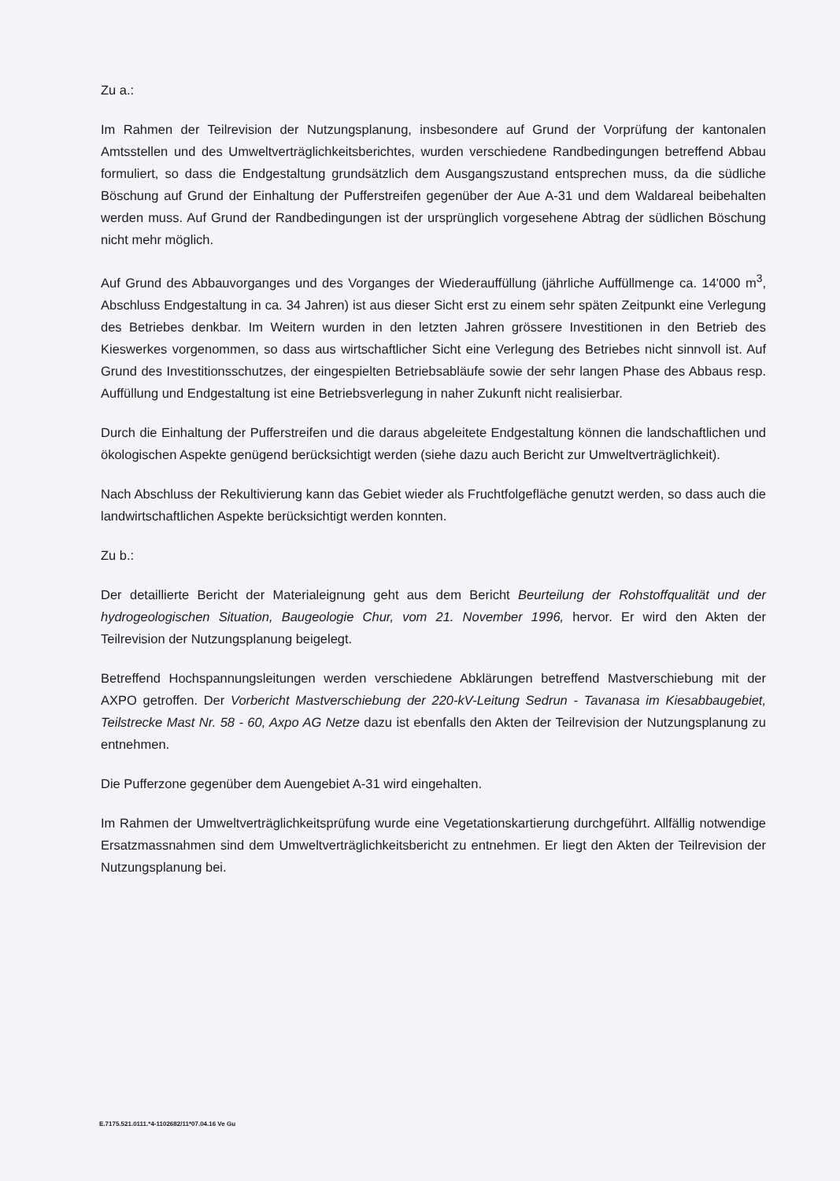Zu a.:
Im Rahmen der Teilrevision der Nutzungsplanung, insbesondere auf Grund der Vorprüfung der kantonalen Amtsstellen und des Umweltverträglichkeitsberichtes, wurden verschiedene Randbedingungen betreffend Abbau formuliert, so dass die Endgestaltung grundsätzlich dem Ausgangszustand entsprechen muss, da die südliche Böschung auf Grund der Einhaltung der Pufferstreifen gegenüber der Aue A-31 und dem Waldareal beibehalten werden muss. Auf Grund der Randbedingungen ist der ursprünglich vorgesehene Abtrag der südlichen Böschung nicht mehr möglich.
Auf Grund des Abbauvorganges und des Vorganges der Wiederauffüllung (jährliche Auffüllmenge ca. 14'000 m<sup>3</sup>, Abschluss Endgestaltung in ca. 34 Jahren) ist aus dieser Sicht erst zu einem sehr späten Zeitpunkt eine Verlegung des Betriebes denkbar. Im Weitern wurden in den letzten Jahren grössere Investitionen in den Betrieb des Kieswerkes vorgenommen, so dass aus wirtschaftlicher Sicht eine Verlegung des Betriebes nicht sinnvoll ist. Auf Grund des Investitionsschutzes, der eingespielten Betriebsabläufe sowie der sehr langen Phase des Abbaus resp. Auffüllung und Endgestaltung ist eine Betriebsverlegung in naher Zukunft nicht realisierbar.
Durch die Einhaltung der Pufferstreifen und die daraus abgeleitete Endgestaltung können die landschaftlichen und ökologischen Aspekte genügend berücksichtigt werden (siehe dazu auch Bericht zur Umweltverträglichkeit).
Nach Abschluss der Rekultivierung kann das Gebiet wieder als Fruchtfolgefläche genutzt werden, so dass auch die landwirtschaftlichen Aspekte berücksichtigt werden konnten.
Zu b.:
Der detaillierte Bericht der Materialeignung geht aus dem Bericht Beurteilung der Rohstoffqualität und der hydrogeologischen Situation, Baugeologie Chur, vom 21. November 1996, hervor. Er wird den Akten der Teilrevision der Nutzungsplanung beigelegt.
Betreffend Hochspannungsleitungen werden verschiedene Abklärungen betreffend Mastverschiebung mit der AXPO getroffen. Der Vorbericht Mastverschiebung der 220-kV-Leitung Sedrun - Tavanasa im Kiesabbaugebiet, Teilstrecke Mast Nr. 58 - 60, Axpo AG Netze dazu ist ebenfalls den Akten der Teilrevision der Nutzungsplanung zu entnehmen.
Die Pufferzone gegenüber dem Auengebiet A-31 wird eingehalten.
Im Rahmen der Umweltverträglichkeitsprüfung wurde eine Vegetationskartierung durchgeführt. Allfällig notwendige Ersatzmassnahmen sind dem Umweltverträglichkeitsbericht zu entnehmen. Er liegt den Akten der Teilrevision der Nutzungsplanung bei.
E.7175.521.0111.*4-1102682/11*07.04.16 Ve Gu